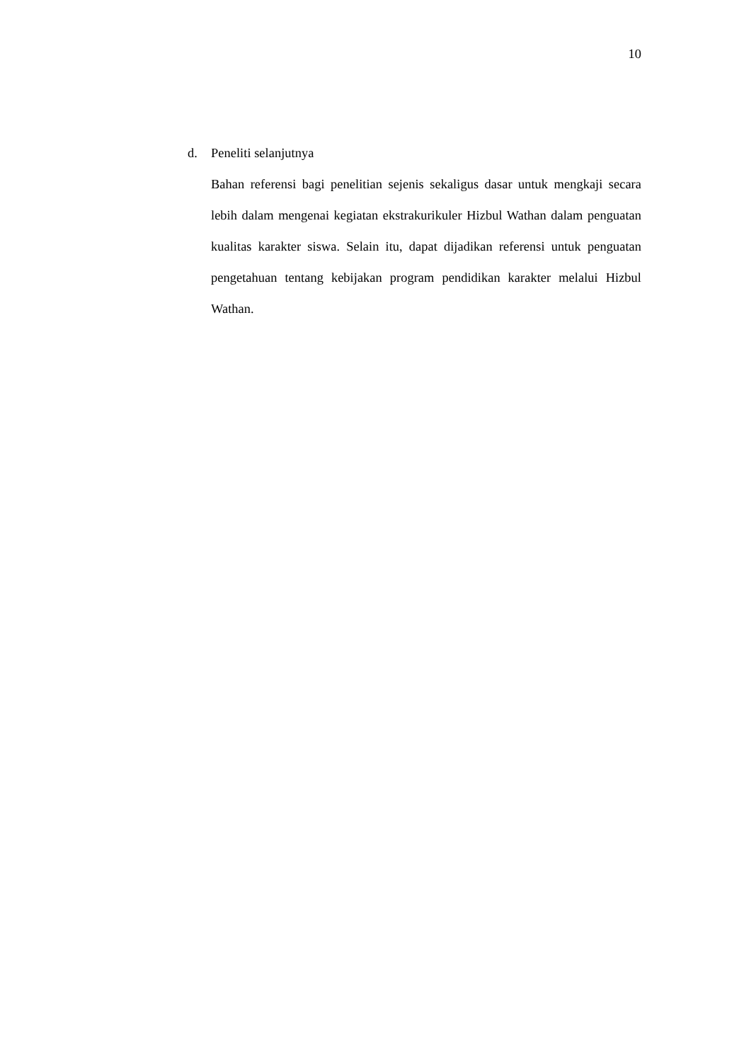10
d. Peneliti selanjutnya
Bahan referensi bagi penelitian sejenis sekaligus dasar untuk mengkaji secara lebih dalam mengenai kegiatan ekstrakurikuler Hizbul Wathan dalam penguatan kualitas karakter siswa. Selain itu, dapat dijadikan referensi untuk penguatan pengetahuan tentang kebijakan program pendidikan karakter melalui Hizbul Wathan.